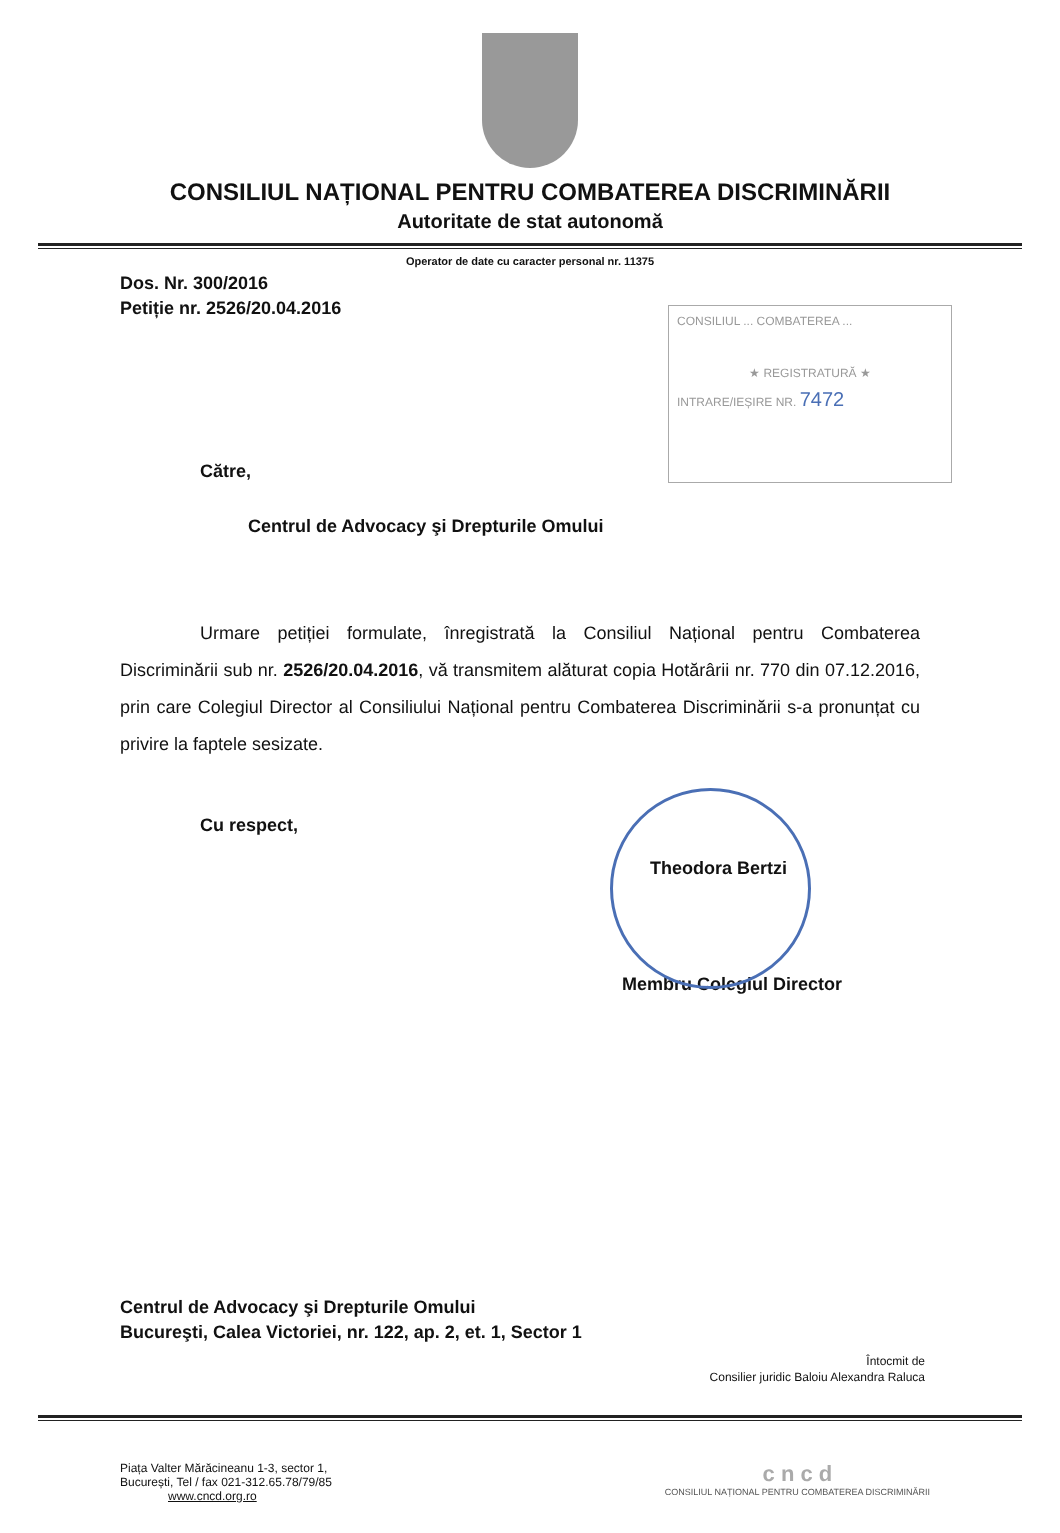CONSILIUL NAȚIONAL PENTRU COMBATEREA DISCRIMINĂRII
Autoritate de stat autonomă
Operator de date cu caracter personal nr. 11375
Dos. Nr. 300/2016
Petiție nr. 2526/20.04.2016
CONSILIUL ... COMBATEREA ...
★ REGISTRATURĂ ★
INTRARE/IEȘIRE NR. 7472
Către,
Centrul de Advocacy şi Drepturile Omului
Urmare petiției formulate, înregistrată la Consiliul Național pentru Combaterea Discriminării sub nr. 2526/20.04.2016, vă transmitem alăturat copia Hotărârii nr. 770 din 07.12.2016, prin care Colegiul Director al Consiliului Național pentru Combaterea Discriminării s-a pronunțat cu privire la faptele sesizate.
Cu respect,
Theodora Bertzi
Membru Colegiul Director
Centrul de Advocacy şi Drepturile Omului
Bucureşti, Calea Victoriei, nr. 122, ap. 2, et. 1, Sector 1
Întocmit de
Consilier juridic Baloiu Alexandra Raluca
Piața Valter Mărăcineanu 1-3, sector 1,
București, Tel / fax 021-312.65.78/79/85
www.cncd.org.ro
c n c d
CONSILIUL NAȚIONAL PENTRU COMBATEREA DISCRIMINĂRII